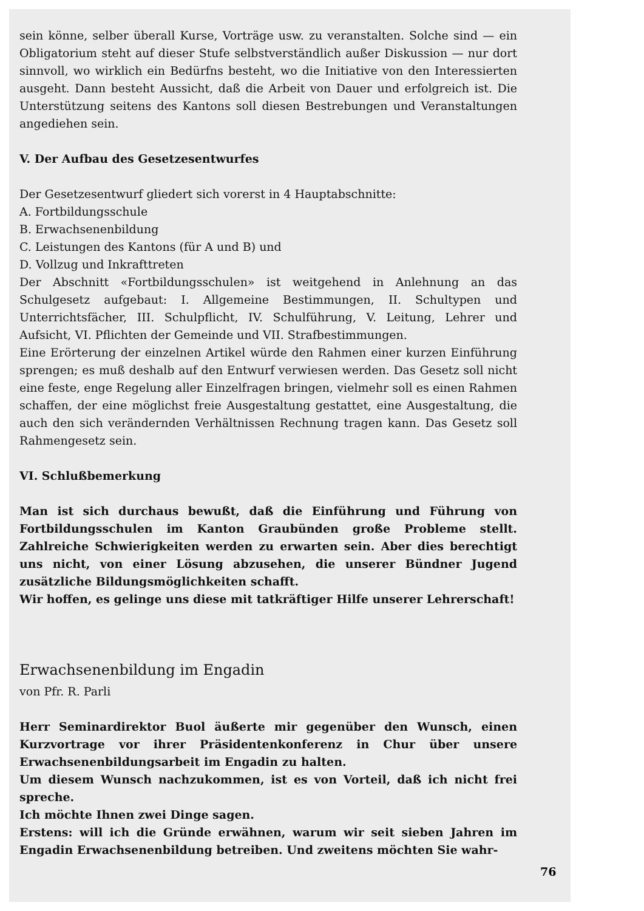sein könne, selber überall Kurse, Vorträge usw. zu veranstalten. Solche sind — ein Obligatorium steht auf dieser Stufe selbstverständlich außer Diskussion — nur dort sinnvoll, wo wirklich ein Bedürfns besteht, wo die Initiative von den Interessierten ausgeht. Dann besteht Aussicht, daß die Arbeit von Dauer und erfolgreich ist. Die Unterstützung seitens des Kantons soll diesen Bestrebungen und Veranstaltungen angediehen sein.
V. Der Aufbau des Gesetzesentwurfes
Der Gesetzesentwurf gliedert sich vorerst in 4 Hauptabschnitte:
A. Fortbildungsschule
B. Erwachsenenbildung
C. Leistungen des Kantons (für A und B) und
D. Vollzug und Inkrafttreten
Der Abschnitt «Fortbildungsschulen» ist weitgehend in Anlehnung an das Schulgesetz aufgebaut: I. Allgemeine Bestimmungen, II. Schultypen und Unterrichtsfächer, III. Schulpflicht, IV. Schulführung, V. Leitung, Lehrer und Aufsicht, VI. Pflichten der Gemeinde und VII. Strafbestimmungen.
Eine Erörterung der einzelnen Artikel würde den Rahmen einer kurzen Einführung sprengen; es muß deshalb auf den Entwurf verwiesen werden. Das Gesetz soll nicht eine feste, enge Regelung aller Einzelfragen bringen, vielmehr soll es einen Rahmen schaffen, der eine möglichst freie Ausgestaltung gestattet, eine Ausgestaltung, die auch den sich verändernden Verhältnissen Rechnung tragen kann. Das Gesetz soll Rahmengesetz sein.
VI. Schlußbemerkung
Man ist sich durchaus bewußt, daß die Einführung und Führung von Fortbildungsschulen im Kanton Graubünden große Probleme stellt. Zahlreiche Schwierigkeiten werden zu erwarten sein. Aber dies berechtigt uns nicht, von einer Lösung abzusehen, die unserer Bündner Jugend zusätzliche Bildungsmöglichkeiten schafft.
Wir hoffen, es gelinge uns diese mit tatkräftiger Hilfe unserer Lehrerschaft!
Erwachsenenbildung im Engadin
von Pfr. R. Parli
Herr Seminardirektor Buol äußerte mir gegenüber den Wunsch, einen Kurzvortrage vor ihrer Präsidentenkonferenz in Chur über unsere Erwachsenenbildungsarbeit im Engadin zu halten.
Um diesem Wunsch nachzukommen, ist es von Vorteil, daß ich nicht frei spreche.
Ich möchte Ihnen zwei Dinge sagen.
Erstens: will ich die Gründe erwähnen, warum wir seit sieben Jahren im Engadin Erwachsenenbildung betreiben. Und zweitens möchten Sie wahr-
76